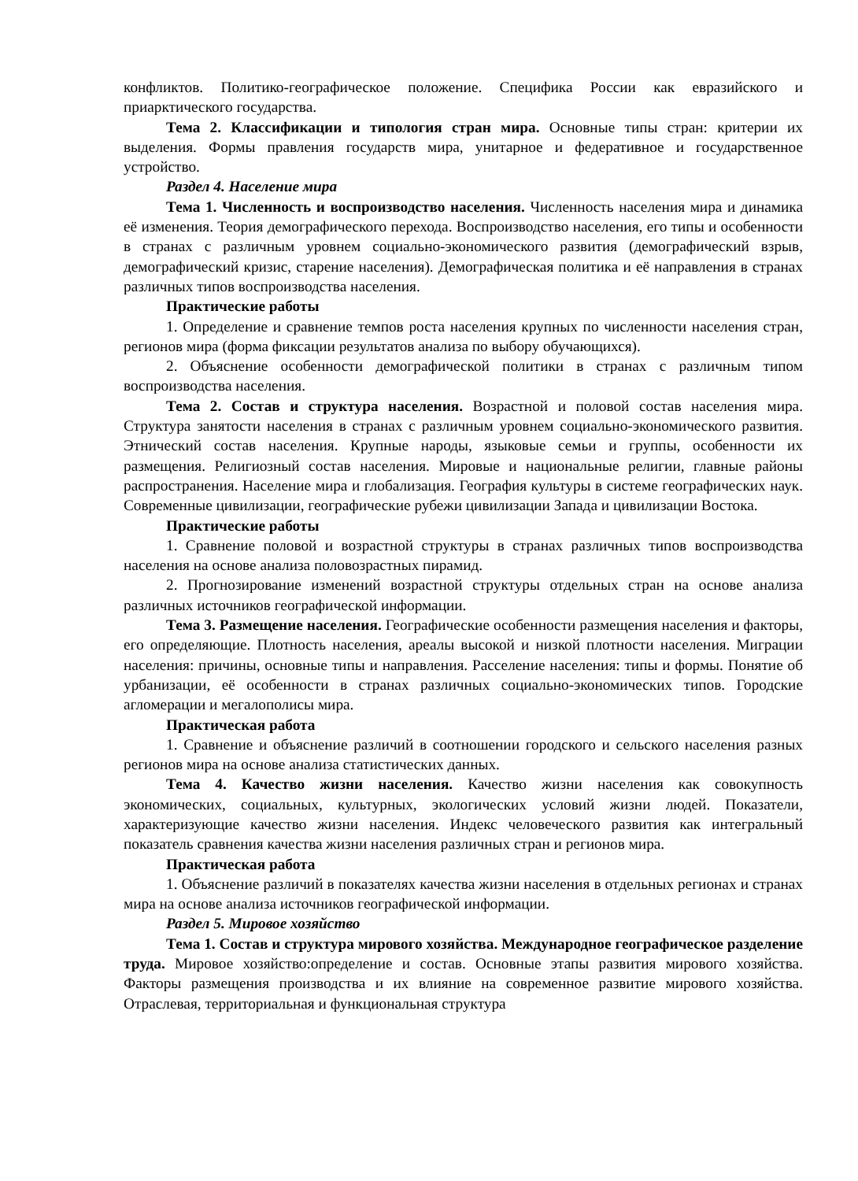конфликтов. Политико-географическое положение. Специфика России как евразийского и приарктического государства.
Тема 2. Классификации и типология стран мира. Основные типы стран: критерии их выделения. Формы правления государств мира, унитарное и федеративное и государственное устройство.
Раздел 4. Население мира
Тема 1. Численность и воспроизводство населения. Численность населения мира и динамика её изменения. Теория демографического перехода. Воспроизводство населения, его типы и особенности в странах с различным уровнем социально-экономического развития (демографический взрыв, демографический кризис, старение населения). Демографическая политика и её направления в странах различных типов воспроизводства населения.
Практические работы
1. Определение и сравнение темпов роста населения крупных по численности населения стран, регионов мира (форма фиксации результатов анализа по выбору обучающихся).
2. Объяснение особенности демографической политики в странах с различным типом воспроизводства населения.
Тема 2. Состав и структура населения. Возрастной и половой состав населения мира. Структура занятости населения в странах с различным уровнем социально-экономического развития. Этнический состав населения. Крупные народы, языковые семьи и группы, особенности их размещения. Религиозный состав населения. Мировые и национальные религии, главные районы распространения. Население мира и глобализация. География культуры в системе географических наук. Современные цивилизации, географические рубежи цивилизации Запада и цивилизации Востока.
Практические работы
1. Сравнение половой и возрастной структуры в странах различных типов воспроизводства населения на основе анализа половозрастных пирамид.
2. Прогнозирование изменений возрастной структуры отдельных стран на основе анализа различных источников географической информации.
Тема 3. Размещение населения. Географические особенности размещения населения и факторы, его определяющие. Плотность населения, ареалы высокой и низкой плотности населения. Миграции населения: причины, основные типы и направления. Расселение населения: типы и формы. Понятие об урбанизации, её особенности в странах различных социально-экономических типов. Городские агломерации и мегалополисы мира.
Практическая работа
1. Сравнение и объяснение различий в соотношении городского и сельского населения разных регионов мира на основе анализа статистических данных.
Тема 4. Качество жизни населения. Качество жизни населения как совокупность экономических, социальных, культурных, экологических условий жизни людей. Показатели, характеризующие качество жизни населения. Индекс человеческого развития как интегральный показатель сравнения качества жизни населения различных стран и регионов мира.
Практическая работа
1. Объяснение различий в показателях качества жизни населения в отдельных регионах и странах мира на основе анализа источников географической информации.
Раздел 5. Мировое хозяйство
Тема 1. Состав и структура мирового хозяйства. Международное географическое разделение труда. Мировое хозяйство:определение и состав. Основные этапы развития мирового хозяйства. Факторы размещения производства и их влияние на современное развитие мирового хозяйства. Отраслевая, территориальная и функциональная структура